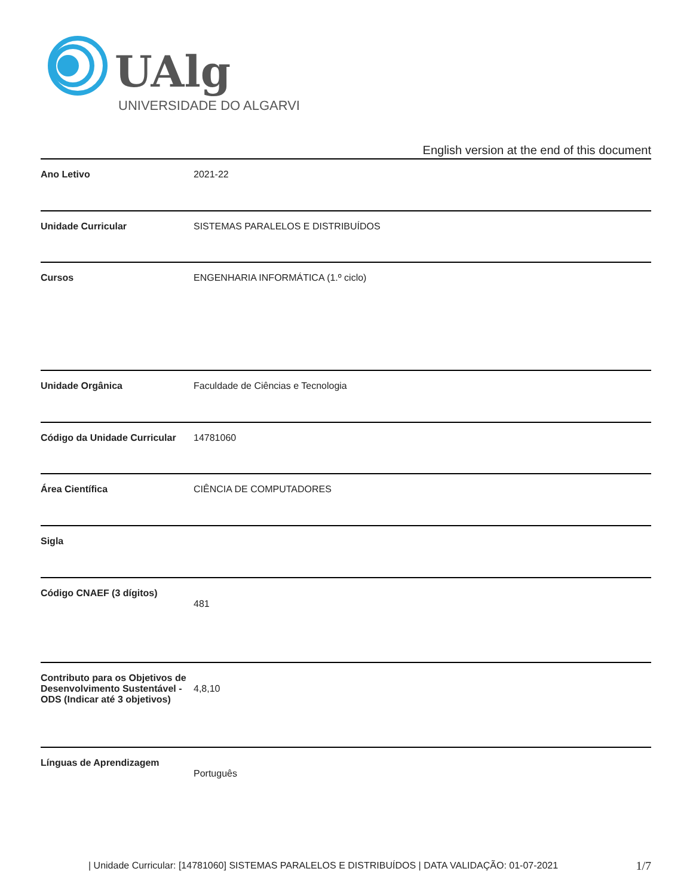UAlg
UNIVERSIDADE DO ALGARVE
English version at the end of this document
| Ano Letivo | 2021-22 |
| Unidade Curricular | SISTEMAS PARALELOS E DISTRIBUÍDOS |
| Cursos | ENGENHARIA INFORMÁTICA (1.º ciclo) |
| Unidade Orgânica | Faculdade de Ciências e Tecnologia |
| Código da Unidade Curricular | 14781060 |
| Área Científica | CIÊNCIA DE COMPUTADORES |
| Sigla | |
| Código CNAEF (3 dígitos) | 481 |
| Contributo para os Objetivos de Desenvolvimento Sustentável - ODS (Indicar até 3 objetivos) | 4,8,10 |
| Línguas de Aprendizagem | Português |
| Unidade Curricular: [14781060] SISTEMAS PARALELOS E DISTRIBUÍDOS | DATA VALIDAÇÃO: 01-07-2021
1/7